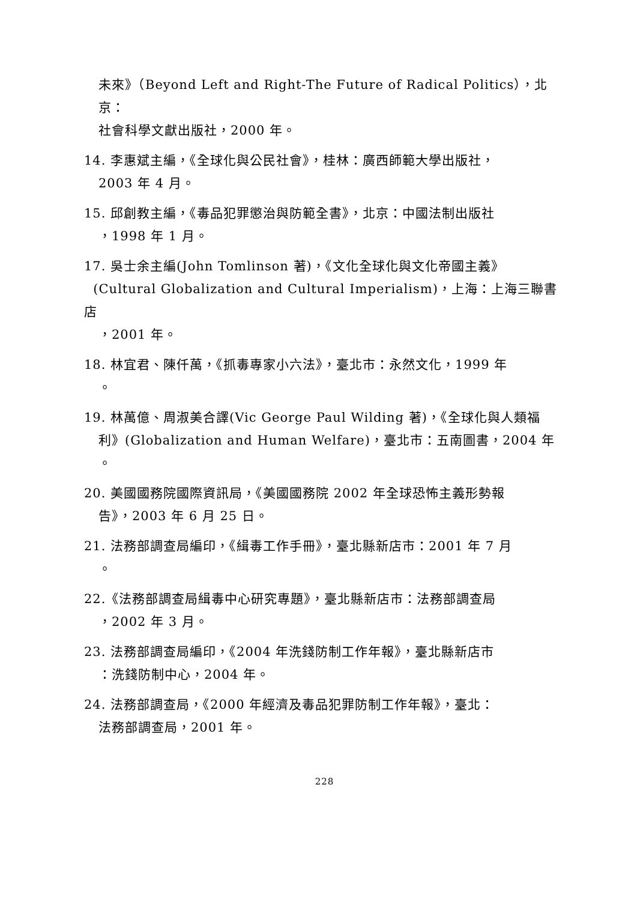未來》（Beyond Left and Right-The Future of Radical Politics），北京：
社會科學文獻出版社，2000 年。
14. 李惠斌主編，《全球化與公民社會》，桂林：廣西師範大學出版社，
2003 年 4 月。
15. 邱創教主編，《毒品犯罪懲治與防範全書》，北京：中國法制出版社
，1998 年 1 月。
17. 吳士余主編(John Tomlinson 著)，《文化全球化與文化帝國主義》
(Cultural Globalization and Cultural Imperialism)，上海：上海三聯書店
，2001 年。
18. 林宜君、陳仟萬，《抓毒專家小六法》，臺北市：永然文化，1999 年
。
19. 林萬億、周淑美合譯(Vic George Paul Wilding 著)，《全球化與人類福
利》(Globalization and Human Welfare)，臺北市：五南圖書，2004 年
。
20. 美國國務院國際資訊局，《美國國務院 2002 年全球恐怖主義形勢報
告》，2003 年 6 月 25 日。
21. 法務部調查局編印，《緝毒工作手冊》，臺北縣新店市：2001 年 7 月
。
22.《法務部調查局緝毒中心研究專題》，臺北縣新店市：法務部調查局
，2002 年 3 月。
23. 法務部調查局編印，《2004 年洗錢防制工作年報》，臺北縣新店市
：洗錢防制中心，2004 年。
24. 法務部調查局，《2000 年經濟及毒品犯罪防制工作年報》，臺北：
法務部調查局，2001 年。
228